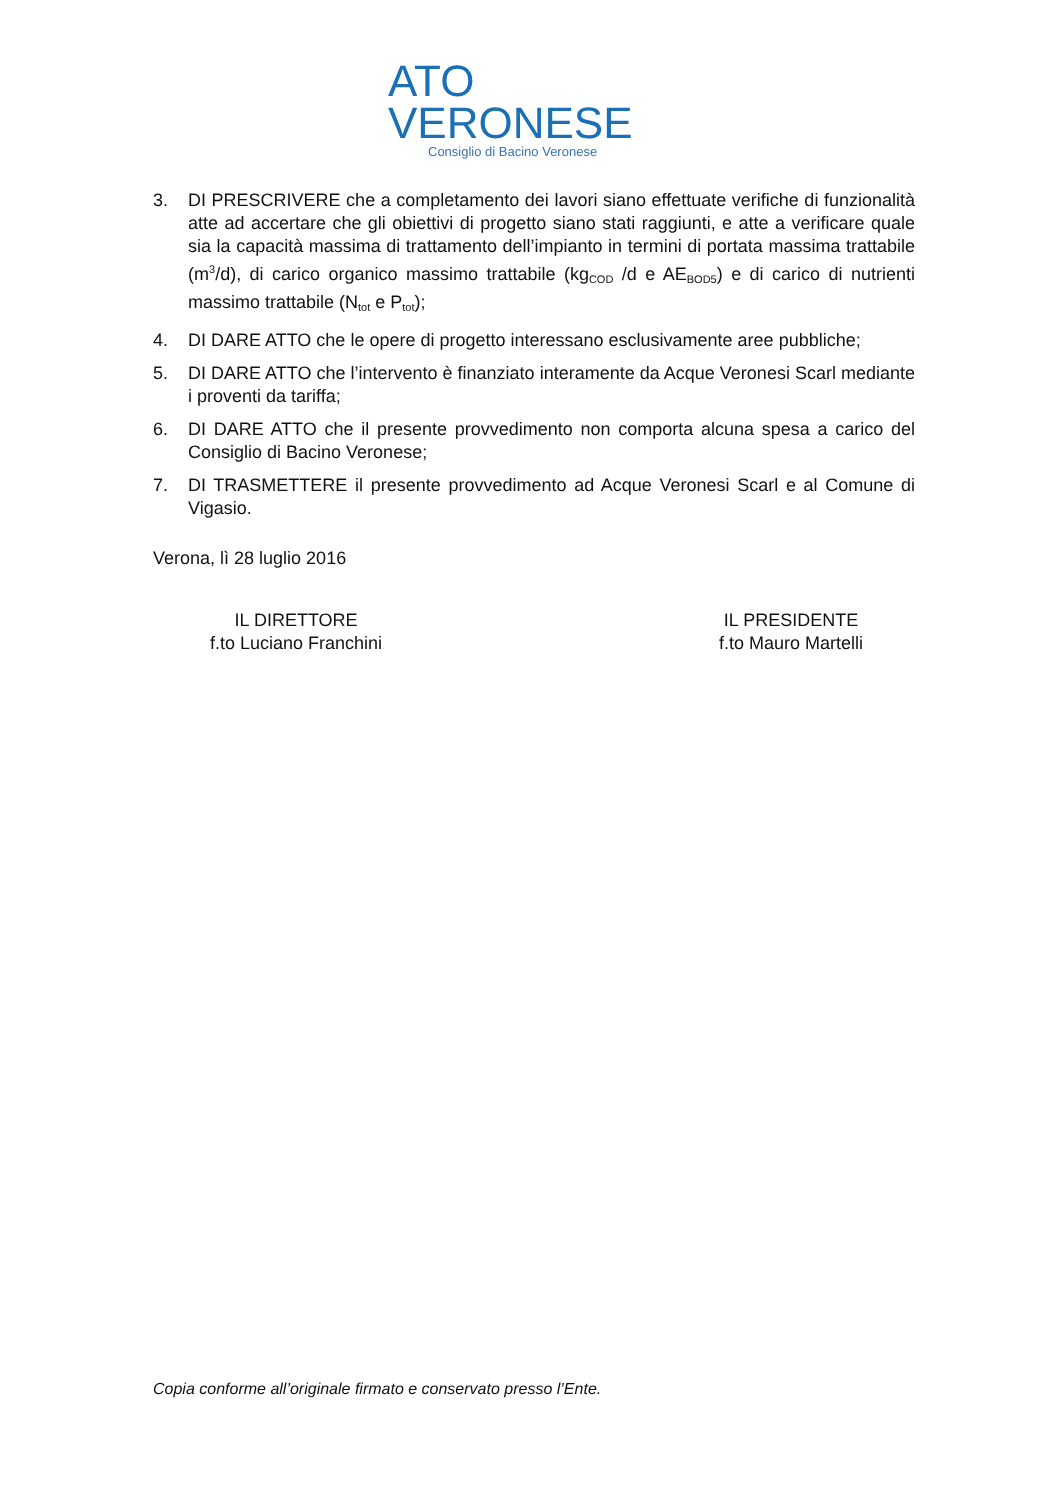ATO
VERONESE
Consiglio di Bacino Veronese
3. DI PRESCRIVERE che a completamento dei lavori siano effettuate verifiche di funzionalità atte ad accertare che gli obiettivi di progetto siano stati raggiunti, e atte a verificare quale sia la capacità massima di trattamento dell’impianto in termini di portata massima trattabile (m<sup>3</sup>/d), di carico organico massimo trattabile (kg<sub>COD</sub> /d e AE<sub>BOD5</sub>) e di carico di nutrienti massimo trattabile (N<sub>tot</sub> e P<sub>tot</sub>);
4. DI DARE ATTO che le opere di progetto interessano esclusivamente aree pubbliche;
5. DI DARE ATTO che l’intervento è finanziato interamente da Acque Veronesi Scarl mediante i proventi da tariffa;
6. DI DARE ATTO che il presente provvedimento non comporta alcuna spesa a carico del Consiglio di Bacino Veronese;
7. DI TRASMETTERE il presente provvedimento ad Acque Veronesi Scarl e al Comune di Vigasio.
Verona, lì 28 luglio 2016
IL DIRETTORE
f.to Luciano Franchini
IL PRESIDENTE
f.to Mauro Martelli
Copia conforme all’originale firmato e conservato presso l’Ente.